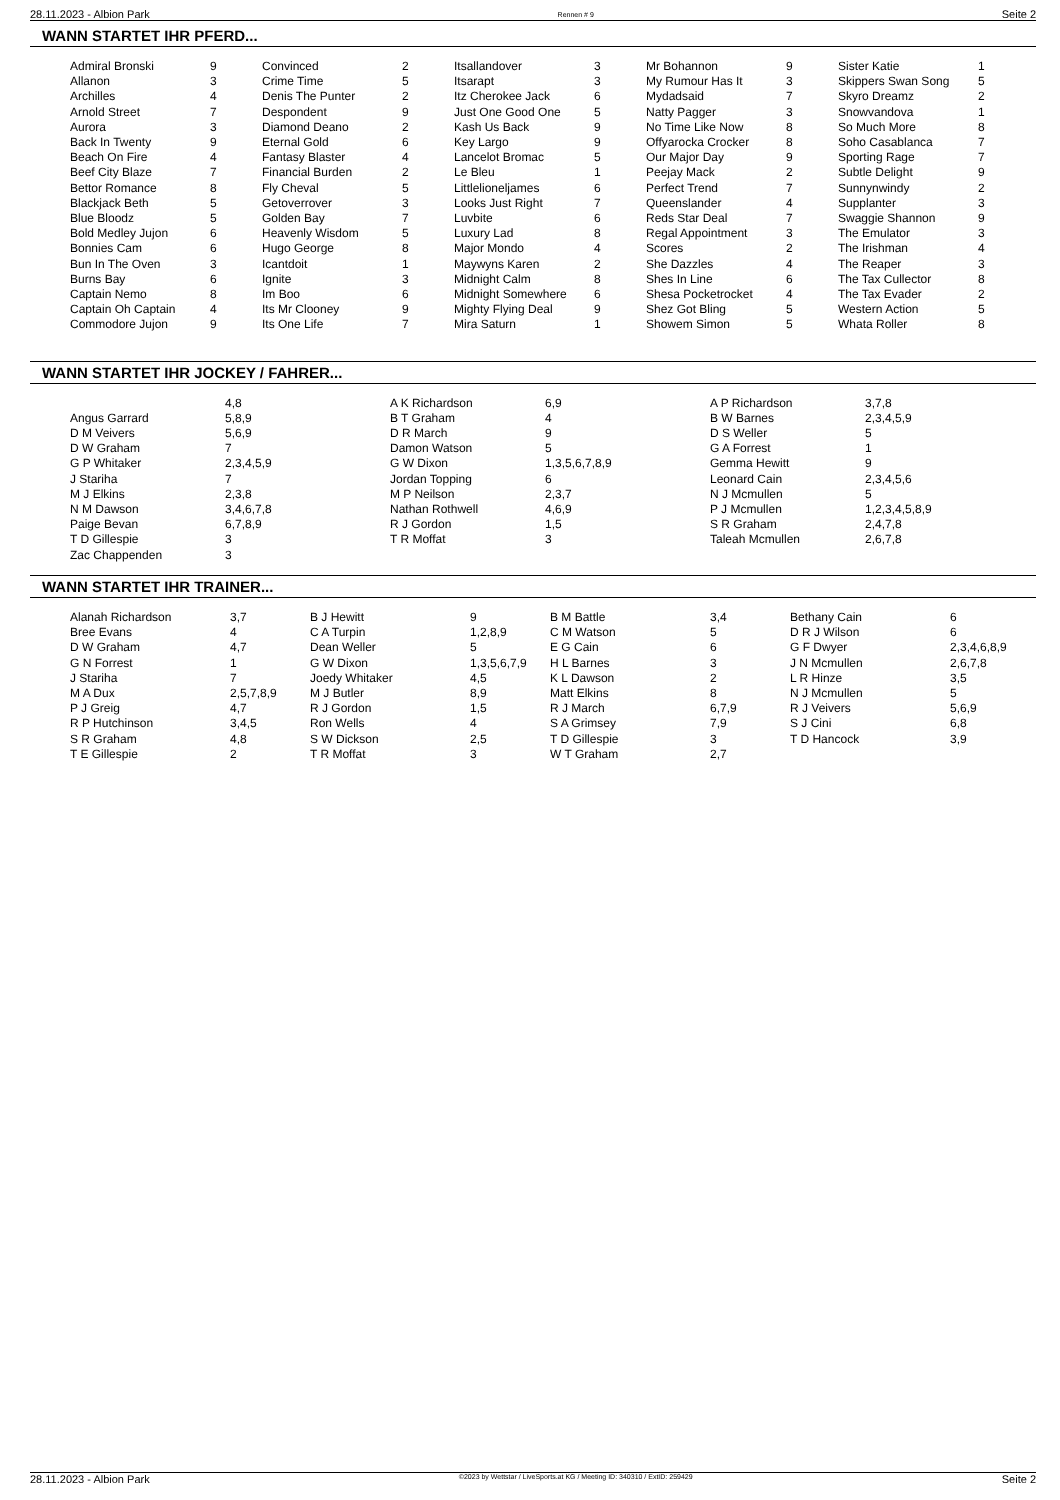28.11.2023 - Albion Park Rennen # 9 Seite 2
WANN STARTET IHR PFERD...
| Admiral Bronski | 9 | Convinced | 2 | Itsallandover | 3 | Mr Bohannon | 9 | Sister Katie | 1 |
| Allanon | 3 | Crime Time | 5 | Itsarapt | 3 | My Rumour Has It | 3 | Skippers Swan Song | 5 |
| Archilles | 4 | Denis The Punter | 2 | Itz Cherokee Jack | 6 | Mydadsaid | 7 | Skyro Dreamz | 2 |
| Arnold Street | 7 | Despondent | 9 | Just One Good One | 5 | Natty Pagger | 3 | Snowvandova | 1 |
| Aurora | 3 | Diamond Deano | 2 | Kash Us Back | 9 | No Time Like Now | 8 | So Much More | 8 |
| Back In Twenty | 9 | Eternal Gold | 6 | Key Largo | 9 | Offyarocka Crocker | 8 | Soho Casablanca | 7 |
| Beach On Fire | 4 | Fantasy Blaster | 4 | Lancelot Bromac | 5 | Our Major Day | 9 | Sporting Rage | 7 |
| Beef City Blaze | 7 | Financial Burden | 2 | Le Bleu | 1 | Peejay Mack | 2 | Subtle Delight | 9 |
| Bettor Romance | 8 | Fly Cheval | 5 | Littlelioneljames | 6 | Perfect Trend | 7 | Sunnynwindy | 2 |
| Blackjack Beth | 5 | Getoverrover | 3 | Looks Just Right | 7 | Queenslander | 4 | Supplanter | 3 |
| Blue Bloodz | 5 | Golden Bay | 7 | Luvbite | 6 | Reds Star Deal | 7 | Swaggie Shannon | 9 |
| Bold Medley Jujon | 6 | Heavenly Wisdom | 5 | Luxury Lad | 8 | Regal Appointment | 3 | The Emulator | 3 |
| Bonnies Cam | 6 | Hugo George | 8 | Major Mondo | 4 | Scores | 2 | The Irishman | 4 |
| Bun In The Oven | 3 | Icantdoit | 1 | Maywyns Karen | 2 | She Dazzles | 4 | The Reaper | 3 |
| Burns Bay | 6 | Ignite | 3 | Midnight Calm | 8 | Shes In Line | 6 | The Tax Cullector | 8 |
| Captain Nemo | 8 | Im Boo | 6 | Midnight Somewhere | 6 | Shesa Pocketrocket | 4 | The Tax Evader | 2 |
| Captain Oh Captain | 4 | Its Mr Clooney | 9 | Mighty Flying Deal | 9 | Shez Got Bling | 5 | Western Action | 5 |
| Commodore Jujon | 9 | Its One Life | 7 | Mira Saturn | 1 | Showem Simon | 5 | Whata Roller | 8 |
WANN STARTET IHR JOCKEY / FAHRER...
| | 4,8 | A K Richardson | 6,9 | A P Richardson | 3,7,8 |
| Angus Garrard | 5,8,9 | B T Graham | 4 | B W Barnes | 2,3,4,5,9 |
| D M Veivers | 5,6,9 | D R March | 9 | D S Weller | 5 |
| D W Graham | 7 | Damon Watson | 5 | G A Forrest | 1 |
| G P Whitaker | 2,3,4,5,9 | G W Dixon | 1,3,5,6,7,8,9 | Gemma Hewitt | 9 |
| J Stariha | 7 | Jordan Topping | 6 | Leonard Cain | 2,3,4,5,6 |
| M J Elkins | 2,3,8 | M P Neilson | 2,3,7 | N J Mcmullen | 5 |
| N M Dawson | 3,4,6,7,8 | Nathan Rothwell | 4,6,9 | P J Mcmullen | 1,2,3,4,5,8,9 |
| Paige Bevan | 6,7,8,9 | R J Gordon | 1,5 | S R Graham | 2,4,7,8 |
| T D Gillespie | 3 | T R Moffat | 3 | Taleah Mcmullen | 2,6,7,8 |
| Zac Chappenden | 3 | | | | |
WANN STARTET IHR TRAINER...
| Alanah Richardson | 3,7 | B J Hewitt | 9 | B M Battle | 3,4 | Bethany Cain | 6 |
| Bree Evans | 4 | C A Turpin | 1,2,8,9 | C M Watson | 5 | D R J Wilson | 6 |
| D W Graham | 4,7 | Dean Weller | 5 | E G Cain | 6 | G F Dwyer | 2,3,4,6,8,9 |
| G N Forrest | 1 | G W Dixon | 1,3,5,6,7,9 | H L Barnes | 3 | J N Mcmullen | 2,6,7,8 |
| J Stariha | 7 | Joedy Whitaker | 4,5 | K L Dawson | 2 | L R Hinze | 3,5 |
| M A Dux | 2,5,7,8,9 | M J Butler | 8,9 | Matt Elkins | 8 | N J Mcmullen | 5 |
| P J Greig | 4,7 | R J Gordon | 1,5 | R J March | 6,7,9 | R J Veivers | 5,6,9 |
| R P Hutchinson | 3,4,5 | Ron Wells | 4 | S A Grimsey | 7,9 | S J Cini | 6,8 |
| S R Graham | 4,8 | S W Dickson | 2,5 | T D Gillespie | 3 | T D Hancock | 3,9 |
| T E Gillespie | 2 | T R Moffat | 3 | W T Graham | 2,7 | | |
28.11.2023 - Albion Park ©2023 by Wettstar / LiveSports.at KG / Meeting ID: 340310 / ExtID: 259429 Seite 2